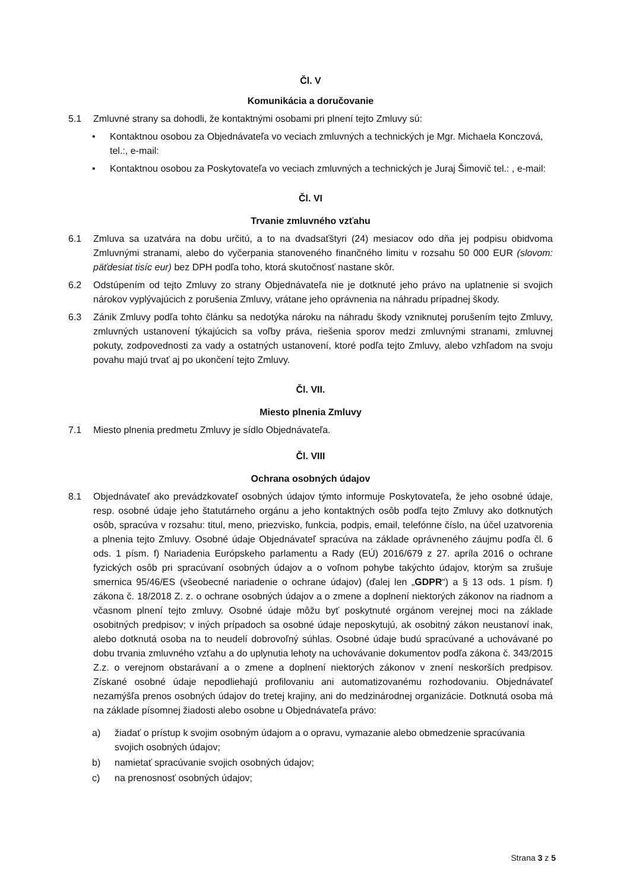Čl. V
Komunikácia a doručovanie
5.1 Zmluvné strany sa dohodli, že kontaktnými osobami pri plnení tejto Zmluvy sú:
• Kontaktnou osobou za Objednávateľa vo veciach zmluvných a technických je Mgr. Michaela Konczová, tel.:, e-mail:
• Kontaktnou osobou za Poskytovateľa vo veciach zmluvných a technických je Juraj Šimovič tel.: , e-mail:
Čl. VI
Trvanie zmluvného vzťahu
6.1 Zmluva sa uzatvára na dobu určitú, a to na dvadsaťštyri (24) mesiacov odo dňa jej podpisu obidvoma Zmluvnými stranami, alebo do vyčerpania stanoveného finančného limitu v rozsahu 50 000 EUR (slovom: päťdesiat tisíc eur) bez DPH podľa toho, ktorá skutočnosť nastane skôr.
6.2 Odstúpením od tejto Zmluvy zo strany Objednávateľa nie je dotknuté jeho právo na uplatnenie si svojich nárokov vyplývajúcich z porušenia Zmluvy, vrátane jeho oprávnenia na náhradu prípadnej škody.
6.3 Zánik Zmluvy podľa tohto článku sa nedotýka nároku na náhradu škody vzniknutej porušením tejto Zmluvy, zmluvných ustanovení týkajúcich sa voľby práva, riešenia sporov medzi zmluvnými stranami, zmluvnej pokuty, zodpovednosti za vady a ostatných ustanovení, ktoré podľa tejto Zmluvy, alebo vzhľadom na svoju povahu majú trvať aj po ukončení tejto Zmluvy.
Čl. VII.
Miesto plnenia Zmluvy
7.1 Miesto plnenia predmetu Zmluvy je sídlo Objednávateľa.
Čl. VIII
Ochrana osobných údajov
8.1 Objednávateľ ako prevádzkovateľ osobných údajov týmto informuje Poskytovateľa, že jeho osobné údaje, resp. osobné údaje jeho štatutárneho orgánu a jeho kontaktných osôb podľa tejto Zmluvy ako dotknutých osôb, spracúva v rozsahu: titul, meno, priezvisko, funkcia, podpis, email, telefónne číslo, na účel uzatvorenia a plnenia tejto Zmluvy. Osobné údaje Objednávateľ spracúva na základe oprávneného záujmu podľa čl. 6 ods. 1 písm. f) Nariadenia Európskeho parlamentu a Rady (EÚ) 2016/679 z 27. apríla 2016 o ochrane fyzických osôb pri spracúvaní osobných údajov a o voľnom pohybe takýchto údajov, ktorým sa zrušuje smernica 95/46/ES (všeobecné nariadenie o ochrane údajov) (ďalej len „GDPR“) a § 13 ods. 1 písm. f) zákona č. 18/2018 Z. z. o ochrane osobných údajov a o zmene a doplnení niektorých zákonov na riadnom a včasnom plnení tejto zmluvy. Osobné údaje môžu byť poskytnuté orgánom verejnej moci na základe osobitných predpisov; v iných prípadoch sa osobné údaje neposkytujú, ak osobitný zákon neustanoví inak, alebo dotknutá osoba na to neudelí dobrovoľný súhlas. Osobné údaje budú spracúvané a uchovávané po dobu trvania zmluvného vzťahu a do uplynutia lehoty na uchovávanie dokumentov podľa zákona č. 343/2015 Z.z. o verejnom obstarávaní a o zmene a doplnení niektorých zákonov v znení neskorších predpisov. Získané osobné údaje nepodliehajú profilovaniu ani automatizovanému rozhodovaniu. Objednávateľ nezamýšľa prenos osobných údajov do tretej krajiny, ani do medzinárodnej organizácie. Dotknutá osoba má na základe písomnej žiadosti alebo osobne u Objednávateľa právo:
a) žiadať o prístup k svojim osobným údajom a o opravu, vymazanie alebo obmedzenie spracúvania svojich osobných údajov;
b) namietať spracúvanie svojich osobných údajov;
c) na prenosnosť osobných údajov;
Strana 3 z 5